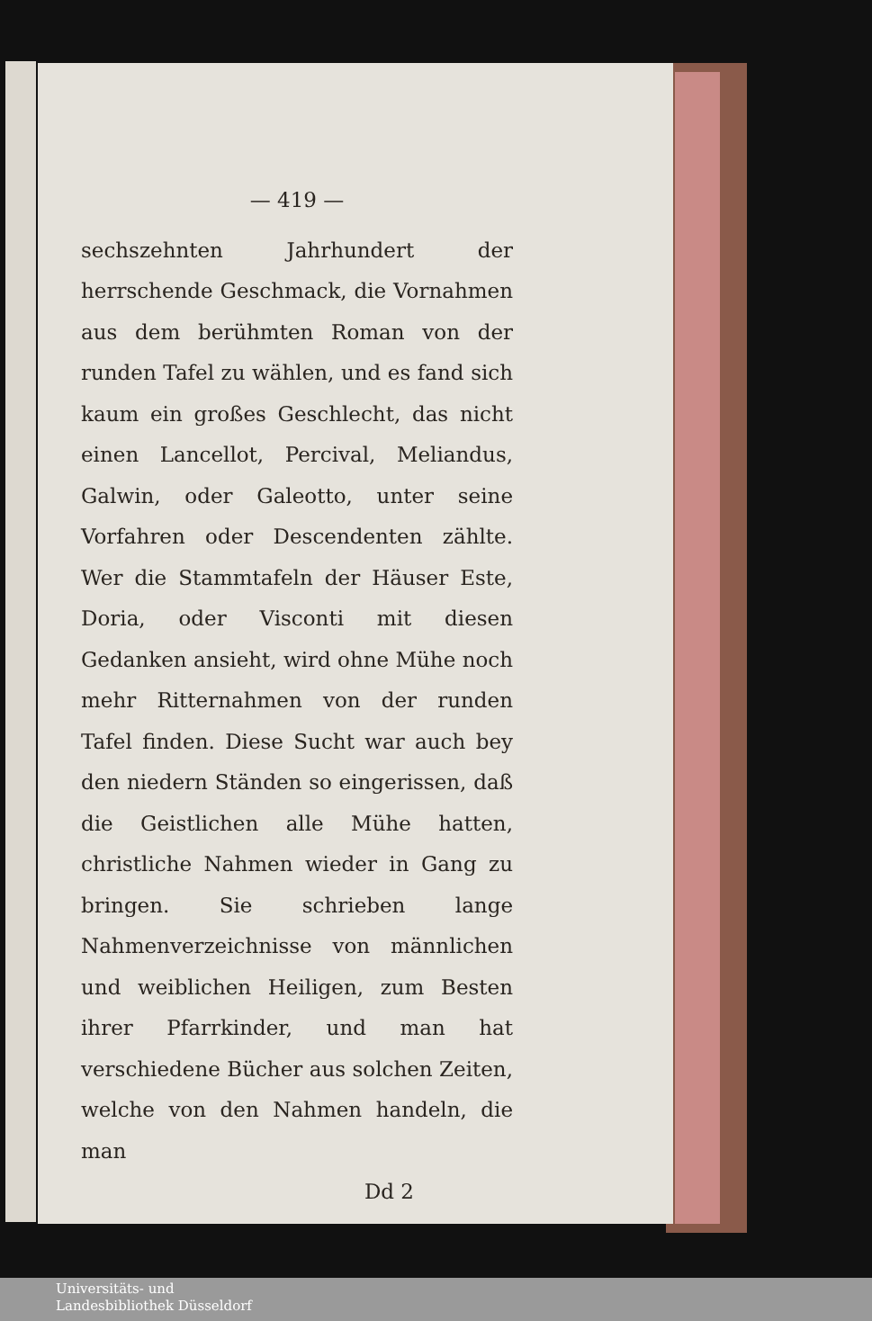— 419 —
sechszehnten Jahrhundert der herrschende Geschmack, die Vornahmen aus dem berühmten Roman von der runden Tafel zu wählen, und es fand sich kaum ein großes Geschlecht, das nicht einen Lancellot, Percival, Meliandus, Galwin, oder Galeotto, unter seine Vorfahren oder Descendenten zählte. Wer die Stammtafeln der Häuser Este, Doria, oder Visconti mit diesen Gedanken ansieht, wird ohne Mühe noch mehr Ritternahmen von der runden Tafel finden. Diese Sucht war auch bey den niedern Ständen so eingerissen, daß die Geistlichen alle Mühe hatten, christliche Nahmen wieder in Gang zu bringen. Sie schrieben lange Nahmenverzeichnisse von männlichen und weiblichen Heiligen, zum Besten ihrer Pfarrkinder, und man hat verschiedene Bücher aus solchen Zeiten, welche von den Nahmen handeln, die man
Dd 2
Universitäts- und
Landesbibliothek Düsseldorf